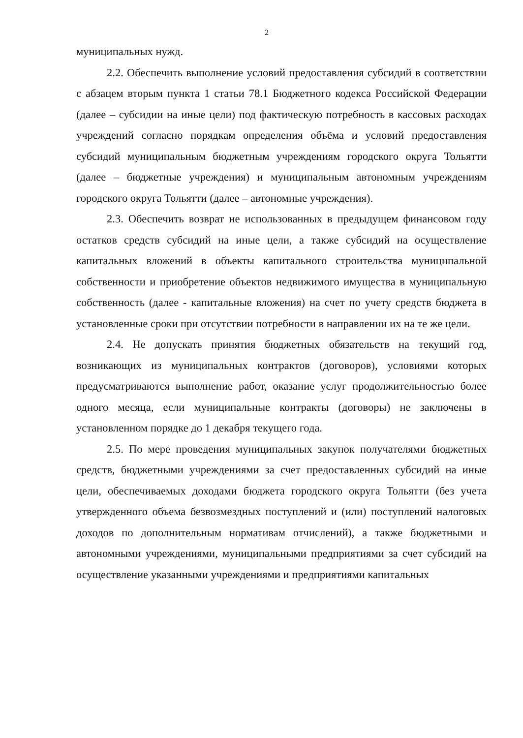2
муниципальных нужд.
2.2. Обеспечить выполнение условий предоставления субсидий в соответствии с абзацем вторым пункта 1 статьи 78.1 Бюджетного кодекса Российской Федерации (далее – субсидии на иные цели) под фактическую потребность в кассовых расходах учреждений согласно порядкам определения объёма и условий предоставления субсидий муниципальным бюджетным учреждениям городского округа Тольятти (далее – бюджетные учреждения) и муниципальным автономным учреждениям городского округа Тольятти (далее – автономные учреждения).
2.3. Обеспечить возврат не использованных в предыдущем финансовом году остатков средств субсидий на иные цели, а также субсидий на осуществление капитальных вложений в объекты капитального строительства муниципальной собственности и приобретение объектов недвижимого имущества в муниципальную собственность (далее - капитальные вложения) на счет по учету средств бюджета в установленные сроки при отсутствии потребности в направлении их на те же цели.
2.4. Не допускать принятия бюджетных обязательств на текущий год, возникающих из муниципальных контрактов (договоров), условиями которых предусматриваются выполнение работ, оказание услуг продолжительностью более одного месяца, если муниципальные контракты (договоры) не заключены в установленном порядке до 1 декабря текущего года.
2.5. По мере проведения муниципальных закупок получателями бюджетных средств, бюджетными учреждениями за счет предоставленных субсидий на иные цели, обеспечиваемых доходами бюджета городского округа Тольятти (без учета утвержденного объема безвозмездных поступлений и (или) поступлений налоговых доходов по дополнительным нормативам отчислений), а также бюджетными и автономными учреждениями, муниципальными предприятиями за счет субсидий на осуществление указанными учреждениями и предприятиями капитальных